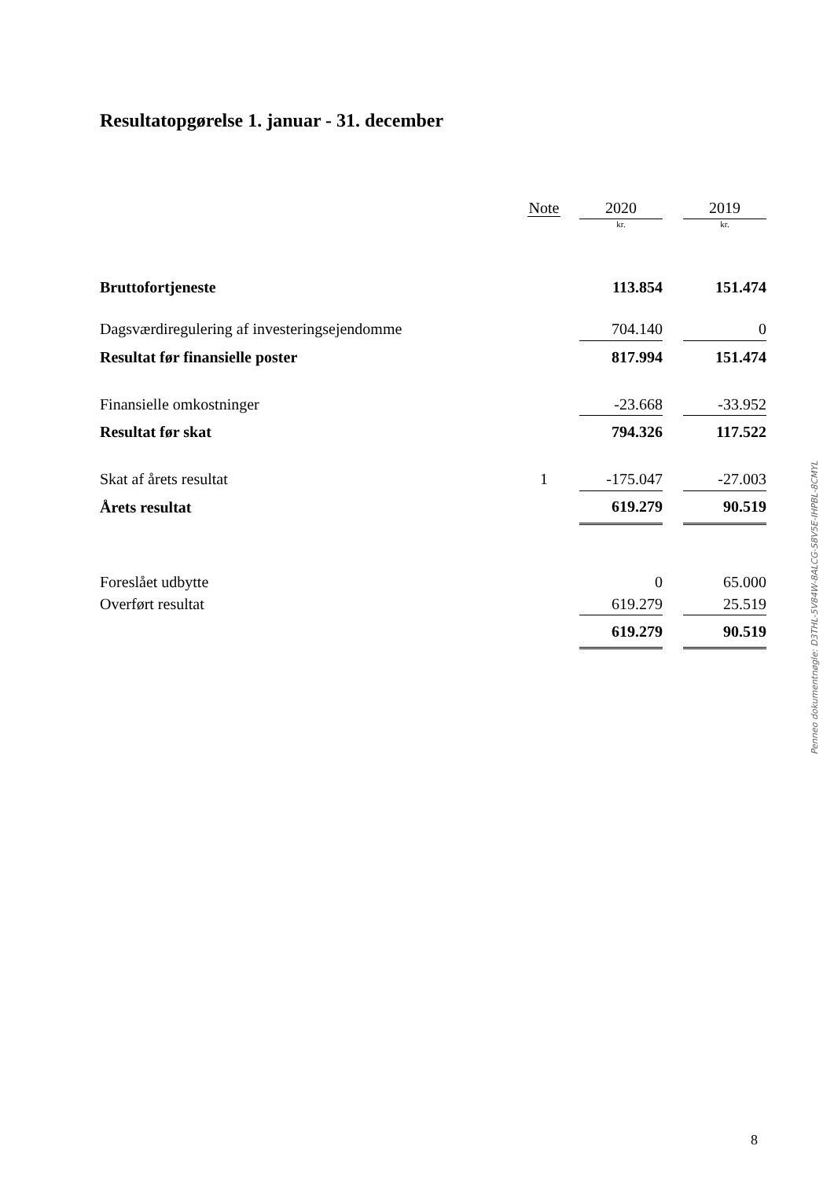Resultatopgørelse 1. januar - 31. december
| | Note | 2020 | | 2019 |
| | | kr. | | kr. |
| Bruttofortjeneste | | 113.854 | | 151.474 |
| Dagsværdiregulering af investeringsejendomme | | 704.140 | | 0 |
| Resultat før finansielle poster | | 817.994 | | 151.474 |
| Finansielle omkostninger | | -23.668 | | -33.952 |
| Resultat før skat | | 794.326 | | 117.522 |
| Skat af årets resultat | 1 | -175.047 | | -27.003 |
| Årets resultat | | 619.279 | | 90.519 |
| Foreslået udbytte | | 0 | | 65.000 |
| Overført resultat | | 619.279 | | 25.519 |
| | | 619.279 | | 90.519 |
Penneo dokumentnøgle: D3THL-5V84W-8ALCG-S8V5E-IHPBL-8CMYL
8